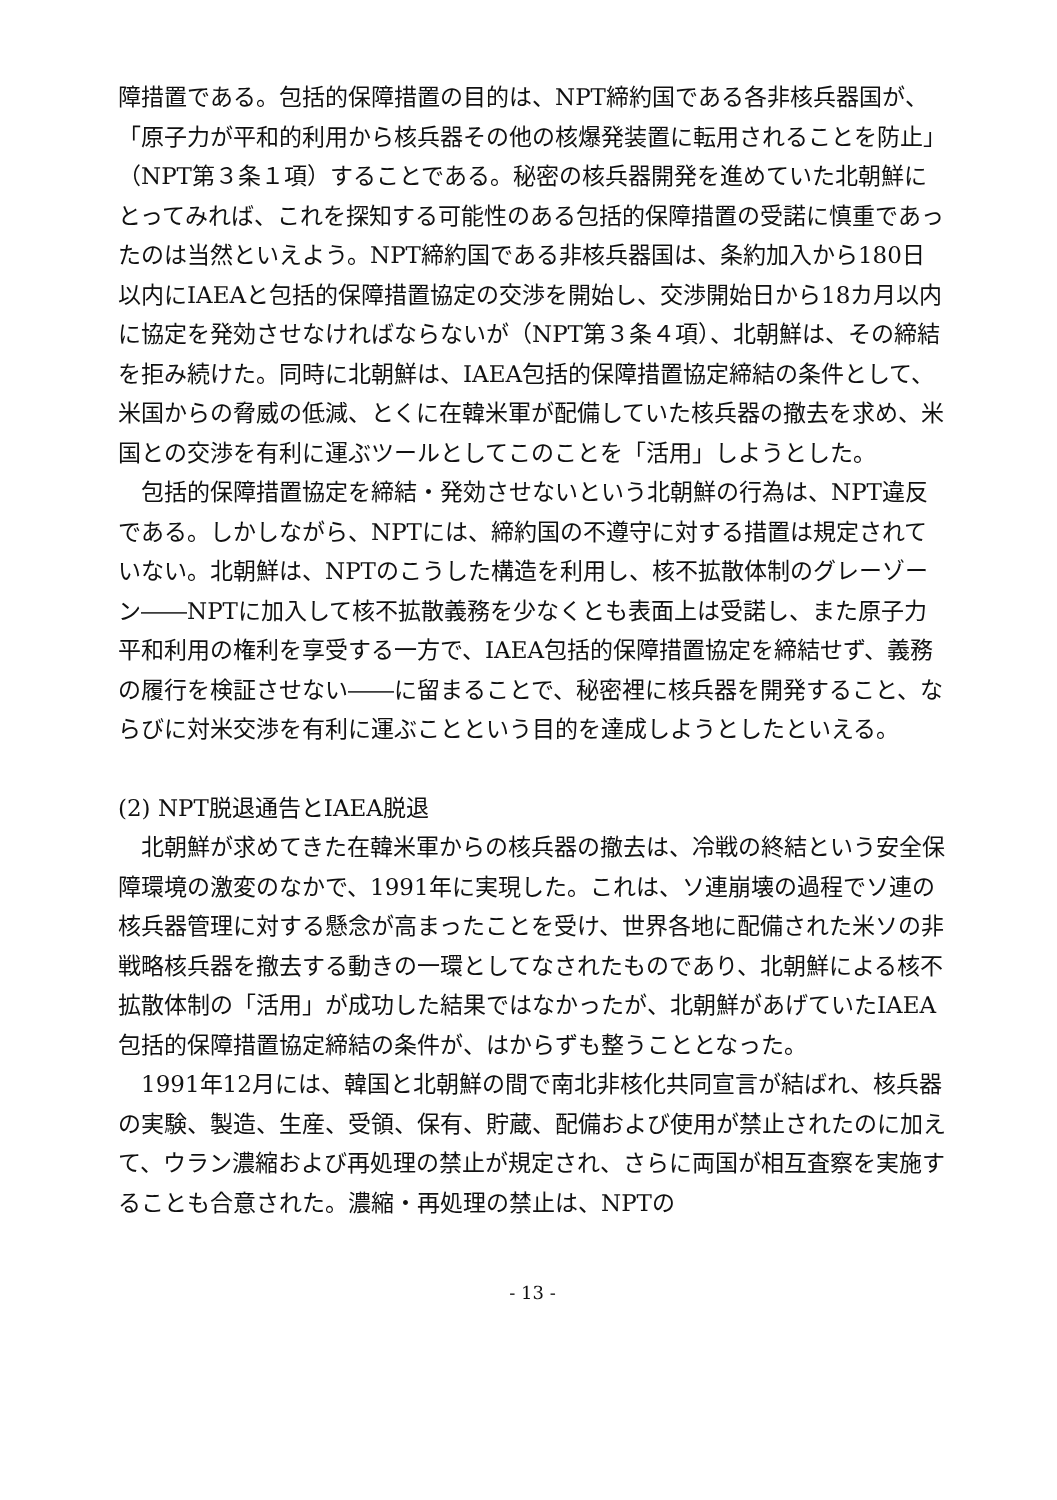障措置である。包括的保障措置の目的は、NPT締約国である各非核兵器国が、「原子力が平和的利用から核兵器その他の核爆発装置に転用されることを防止」（NPT第３条１項）することである。秘密の核兵器開発を進めていた北朝鮮にとってみれば、これを探知する可能性のある包括的保障措置の受諾に慎重であったのは当然といえよう。NPT締約国である非核兵器国は、条約加入から180日以内にIAEAと包括的保障措置協定の交渉を開始し、交渉開始日から18カ月以内に協定を発効させなければならないが（NPT第３条４項）、北朝鮮は、その締結を拒み続けた。同時に北朝鮮は、IAEA包括的保障措置協定締結の条件として、米国からの脅威の低減、とくに在韓米軍が配備していた核兵器の撤去を求め、米国との交渉を有利に運ぶツールとしてこのことを「活用」しようとした。
包括的保障措置協定を締結・発効させないという北朝鮮の行為は、NPT違反である。しかしながら、NPTには、締約国の不遵守に対する措置は規定されていない。北朝鮮は、NPTのこうした構造を利用し、核不拡散体制のグレーゾーン――NPTに加入して核不拡散義務を少なくとも表面上は受諾し、また原子力平和利用の権利を享受する一方で、IAEA包括的保障措置協定を締結せず、義務の履行を検証させない――に留まることで、秘密裡に核兵器を開発すること、ならびに対米交渉を有利に運ぶことという目的を達成しようとしたといえる。
(2) NPT脱退通告とIAEA脱退
北朝鮮が求めてきた在韓米軍からの核兵器の撤去は、冷戦の終結という安全保障環境の激変のなかで、1991年に実現した。これは、ソ連崩壊の過程でソ連の核兵器管理に対する懸念が高まったことを受け、世界各地に配備された米ソの非戦略核兵器を撤去する動きの一環としてなされたものであり、北朝鮮による核不拡散体制の「活用」が成功した結果ではなかったが、北朝鮮があげていたIAEA包括的保障措置協定締結の条件が、はからずも整うこととなった。
1991年12月には、韓国と北朝鮮の間で南北非核化共同宣言が結ばれ、核兵器の実験、製造、生産、受領、保有、貯蔵、配備および使用が禁止されたのに加えて、ウラン濃縮および再処理の禁止が規定され、さらに両国が相互査察を実施することも合意された。濃縮・再処理の禁止は、NPTの
- 13 -